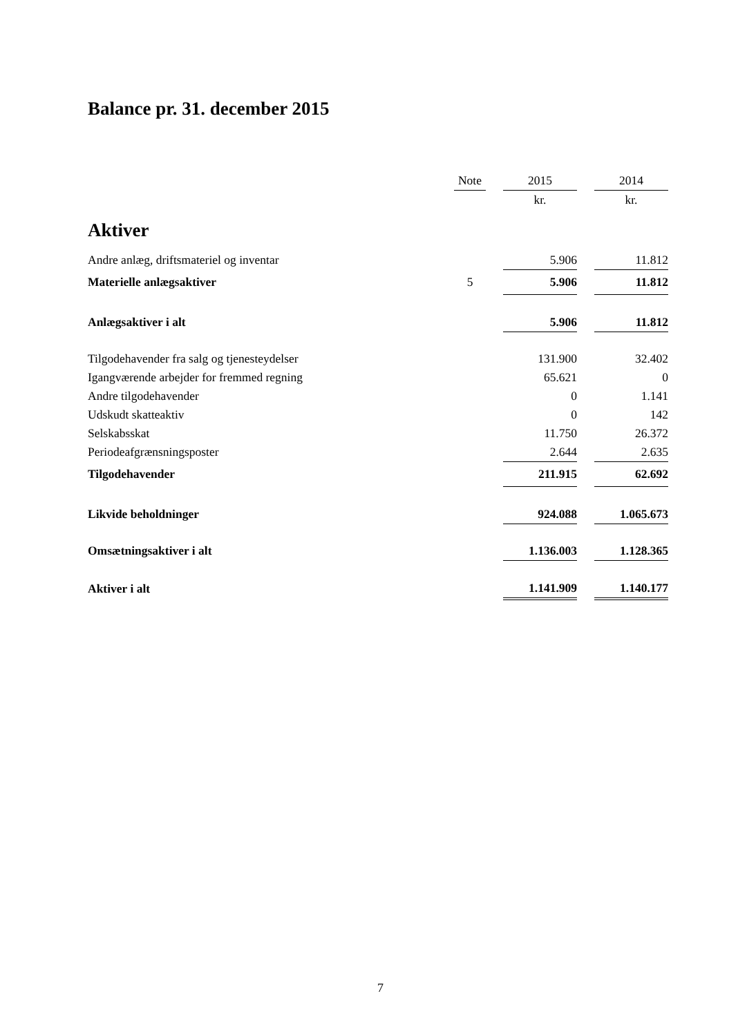Balance pr. 31. december 2015
| | Note | | 2015 | | 2014 |
| --- | --- | --- | --- | --- | --- |
| | | | kr. | | kr. |
| Aktiver | | | | | |
| Andre anlæg, driftsmateriel og inventar | | | 5.906 | | 11.812 |
| Materielle anlægsaktiver | 5 | | 5.906 | | 11.812 |
| Anlægsaktiver i alt | | | 5.906 | | 11.812 |
| Tilgodehavender fra salg og tjenesteydelser | | | 131.900 | | 32.402 |
| Igangværende arbejder for fremmed regning | | | 65.621 | | 0 |
| Andre tilgodehavender | | | 0 | | 1.141 |
| Udskudt skatteaktiv | | | 0 | | 142 |
| Selskabsskat | | | 11.750 | | 26.372 |
| Periodeafgrænsningsposter | | | 2.644 | | 2.635 |
| Tilgodehavender | | | 211.915 | | 62.692 |
| Likvide beholdninger | | | 924.088 | | 1.065.673 |
| Omsætningsaktiver i alt | | | 1.136.003 | | 1.128.365 |
| Aktiver i alt | | | 1.141.909 | | 1.140.177 |
7